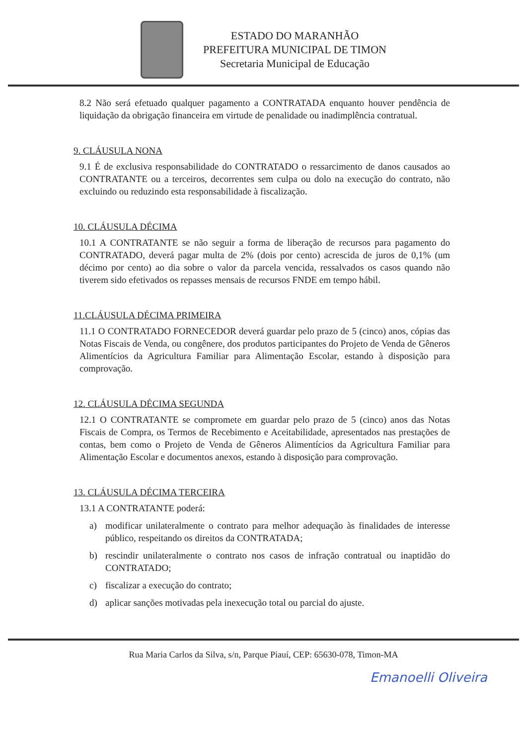ESTADO DO MARANHÃO
PREFEITURA MUNICIPAL DE TIMON
Secretaria Municipal de Educação
8.2 Não será efetuado qualquer pagamento a CONTRATADA enquanto houver pendência de liquidação da obrigação financeira em virtude de penalidade ou inadimplência contratual.
9. CLÁUSULA NONA
9.1 É de exclusiva responsabilidade do CONTRATADO o ressarcimento de danos causados ao CONTRATANTE ou a terceiros, decorrentes sem culpa ou dolo na execução do contrato, não excluindo ou reduzindo esta responsabilidade à fiscalização.
10. CLÁUSULA DÉCIMA
10.1 A CONTRATANTE se não seguir a forma de liberação de recursos para pagamento do CONTRATADO, deverá pagar multa de 2% (dois por cento) acrescida de juros de 0,1% (um décimo por cento) ao dia sobre o valor da parcela vencida, ressalvados os casos quando não tiverem sido efetivados os repasses mensais de recursos FNDE em tempo hábil.
11.CLÁUSULA DÉCIMA PRIMEIRA
11.1 O CONTRATADO FORNECEDOR deverá guardar pelo prazo de 5 (cinco) anos, cópias das Notas Fiscais de Venda, ou congênere, dos produtos participantes do Projeto de Venda de Gêneros Alimentícios da Agricultura Familiar para Alimentação Escolar, estando à disposição para comprovação.
12. CLÁUSULA DÉCIMA SEGUNDA
12.1 O CONTRATANTE se compromete em guardar pelo prazo de 5 (cinco) anos das Notas Fiscais de Compra, os Termos de Recebimento e Aceitabilidade, apresentados nas prestações de contas, bem como o Projeto de Venda de Gêneros Alimentícios da Agricultura Familiar para Alimentação Escolar e documentos anexos, estando à disposição para comprovação.
13. CLÁUSULA DÉCIMA TERCEIRA
13.1 A CONTRATANTE poderá:
a) modificar unilateralmente o contrato para melhor adequação às finalidades de interesse público, respeitando os direitos da CONTRATADA;
b) rescindir unilateralmente o contrato nos casos de infração contratual ou inaptidão do CONTRATADO;
c) fiscalizar a execução do contrato;
d) aplicar sanções motivadas pela inexecução total ou parcial do ajuste.
Rua Maria Carlos da Silva, s/n, Parque Piauí, CEP: 65630-078, Timon-MA
Emanoelli Oliveira